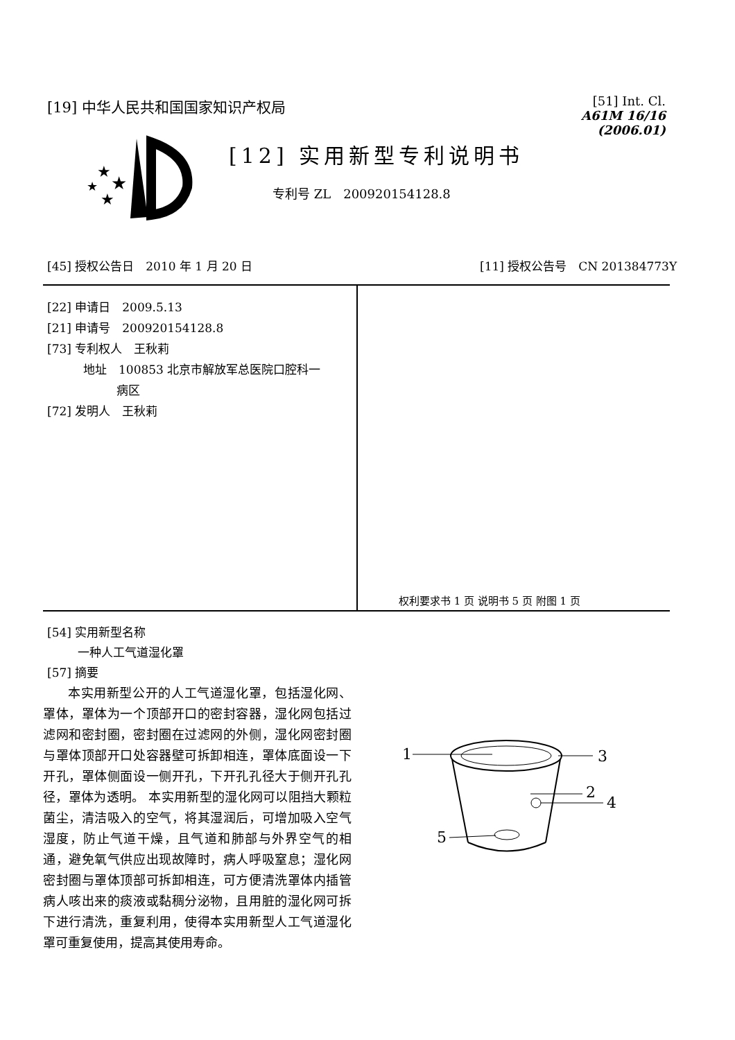[19] 中华人民共和国国家知识产权局
[51] Int. Cl.
A61M 16/16 (2006.01)
★
★
★
★
[12] 实用新型专利说明书
专利号 ZL　200920154128.8
[45] 授权公告日　2010 年 1 月 20 日
[11] 授权公告号　CN 201384773Y
[22] 申请日　2009.5.13
[21] 申请号　200920154128.8
[73] 专利权人　王秋莉
地址　100853 北京市解放军总医院口腔科一
病区
[72] 发明人　王秋莉
权利要求书 1 页 说明书 5 页 附图 1 页
[54] 实用新型名称
一种人工气道湿化罩
[57] 摘要
本实用新型公开的人工气道湿化罩，包括湿化网、罩体，罩体为一个顶部开口的密封容器，湿化网包括过滤网和密封圈，密封圈在过滤网的外侧，湿化网密封圈与罩体顶部开口处容器壁可拆卸相连，罩体底面设一下开孔，罩体侧面设一侧开孔，下开孔孔径大于侧开孔孔径，罩体为透明。 本实用新型的湿化网可以阻挡大颗粒菌尘，清洁吸入的空气，将其湿润后，可增加吸入空气湿度，防止气道干燥，且气道和肺部与外界空气的相通，避免氧气供应出现故障时，病人呼吸窒息；湿化网密封圈与罩体顶部可拆卸相连，可方便清洗罩体内插管病人咳出来的痰液或黏稠分泌物，且用脏的湿化网可拆下进行清洗，重复利用，使得本实用新型人工气道湿化罩可重复使用，提高其使用寿命。
1
3
2
4
5